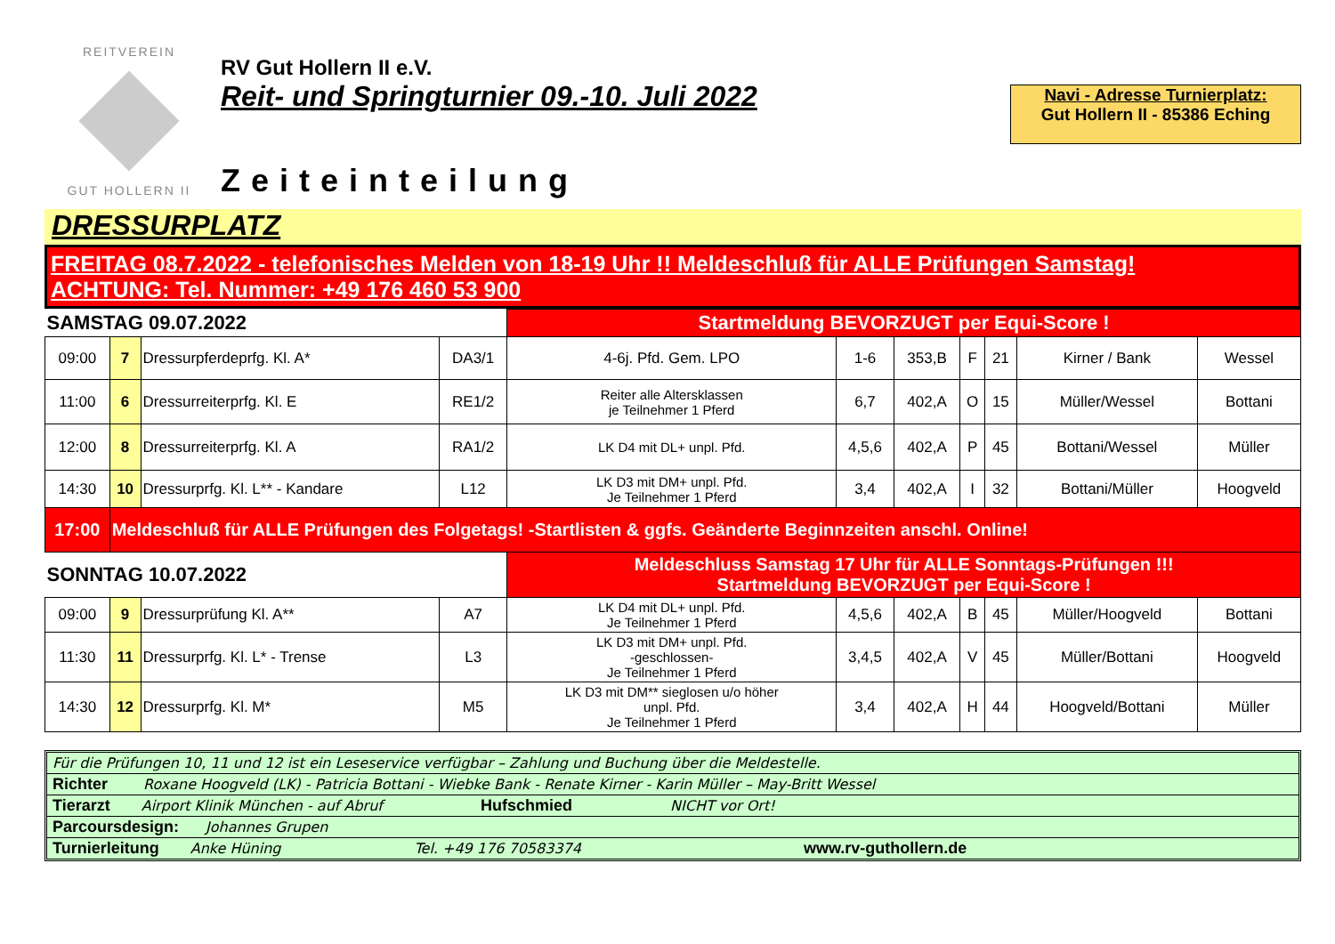REITVEREIN
GUT HOLLERN II
RV Gut Hollern II e.V.
Reit- und Springturnier 09.-10. Juli 2022
Zeiteinteilung
Navi - Adresse Turnierplatz:
Gut Hollern II - 85386 Eching
DRESSURPLATZ
FREITAG 08.7.2022 - telefonisches Melden von 18-19 Uhr !! Meldeschluß für ALLE Prüfungen Samstag!
ACHTUNG: Tel. Nummer: +49 176 460 53 900
| SAMSTAG 09.07.2022 | | | | Startmeldung BEVORZUGT per Equi-Score ! | | | | | | |
| 09:00 | 7 | Dressurpferdeprfg. Kl. A* | DA3/1 | 4-6j. Pfd. Gem. LPO | 1-6 | 353,B | F | 21 | Kirner / Bank | Wessel |
| 11:00 | 6 | Dressurreiterprfg. Kl. E | RE1/2 | Reiter alle Altersklassen je Teilnehmer 1 Pferd | 6,7 | 402,A | O | 15 | Müller/Wessel | Bottani |
| 12:00 | 8 | Dressurreiterprfg. Kl. A | RA1/2 | LK D4 mit DL+ unpl. Pfd. | 4,5,6 | 402,A | P | 45 | Bottani/Wessel | Müller |
| 14:30 | 10 | Dressurprfg. Kl. L** - Kandare | L12 | LK D3 mit DM+ unpl. Pfd. Je Teilnehmer 1 Pferd | 3,4 | 402,A | I | 32 | Bottani/Müller | Hoogveld |
| 17:00 | Meldeschluß für ALLE Prüfungen des Folgetags! -Startlisten & ggfs. Geänderte Beginnzeiten anschl. Online! | | | | | | | | | |
| SONNTAG 10.07.2022 | | | | Meldeschluss Samstag 17 Uhr für ALLE Sonntags-Prüfungen !!! Startmeldung BEVORZUGT per Equi-Score ! | | | | | | |
| 09:00 | 9 | Dressurprüfung Kl. A** | A7 | LK D4 mit DL+ unpl. Pfd. Je Teilnehmer 1 Pferd | 4,5,6 | 402,A | B | 45 | Müller/Hoogveld | Bottani |
| 11:30 | 11 | Dressurprfg. Kl. L* - Trense | L3 | LK D3 mit DM+ unpl. Pfd. -geschlossen- Je Teilnehmer 1 Pferd | 3,4,5 | 402,A | V | 45 | Müller/Bottani | Hoogveld |
| 14:30 | 12 | Dressurprfg. Kl. M* | M5 | LK D3 mit DM** sieglosen u/o höher unpl. Pfd. Je Teilnehmer 1 Pferd | 3,4 | 402,A | H | 44 | Hoogveld/Bottani | Müller |
Für die Prüfungen 10, 11 und 12 ist ein Leseservice verfügbar – Zahlung und Buchung über die Meldestelle.
Richter Roxane Hoogveld (LK) - Patricia Bottani - Wiebke Bank - Renate Kirner - Karin Müller – May-Britt Wessel
Tierarzt Airport Klinik München - auf Abruf Hufschmied NICHT vor Ort!
Parcoursdesign: Johannes Grupen
Turnierleitung Anke Hüning Tel. +49 176 70583374 www.rv-guthollern.de